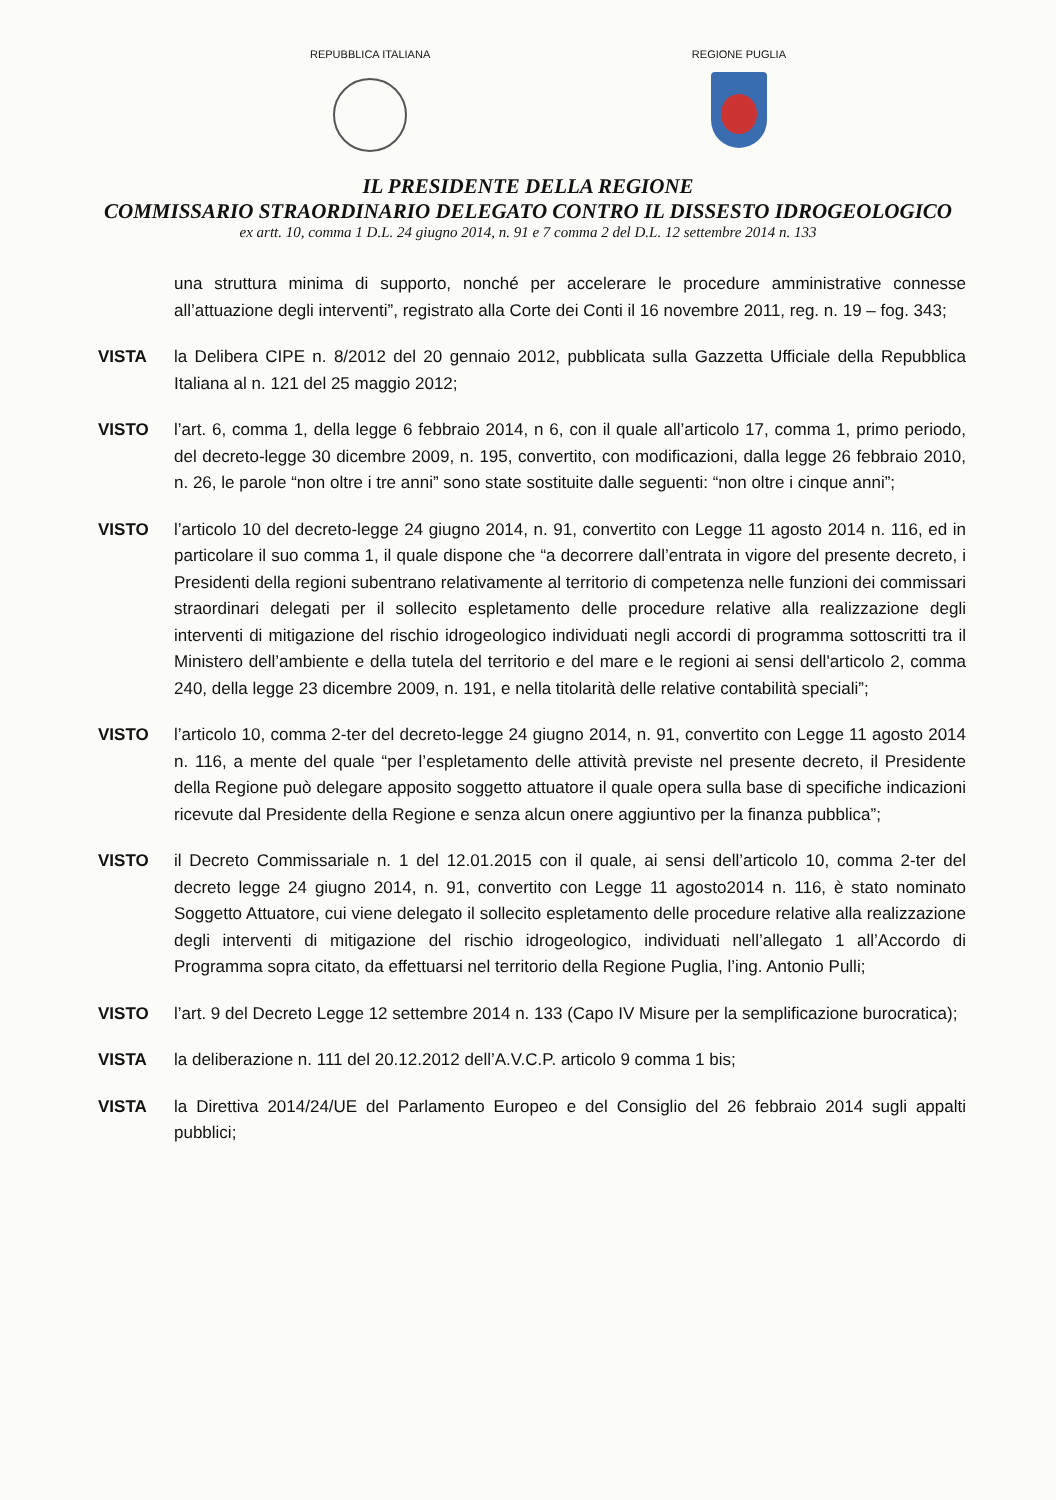REPUBBLICA ITALIANA REGIONE PUGLIA
IL PRESIDENTE DELLA REGIONE
COMMISSARIO STRAORDINARIO DELEGATO CONTRO IL DISSESTO IDROGEOLOGICO
ex artt. 10, comma 1 D.L. 24 giugno 2014, n. 91 e 7 comma 2 del D.L. 12 settembre 2014 n. 133
una struttura minima di supporto, nonché per accelerare le procedure amministrative connesse all’attuazione degli interventi”, registrato alla Corte dei Conti il 16 novembre 2011, reg. n. 19 – fog. 343;
VISTA la Delibera CIPE n. 8/2012 del 20 gennaio 2012, pubblicata sulla Gazzetta Ufficiale della Repubblica Italiana al n. 121 del 25 maggio 2012;
VISTO l’art. 6, comma 1, della legge 6 febbraio 2014, n 6, con il quale all’articolo 17, comma 1, primo periodo, del decreto-legge 30 dicembre 2009, n. 195, convertito, con modificazioni, dalla legge 26 febbraio 2010, n. 26, le parole “non oltre i tre anni” sono state sostituite dalle seguenti: “non oltre i cinque anni”;
VISTO l’articolo 10 del decreto-legge 24 giugno 2014, n. 91, convertito con Legge 11 agosto 2014 n. 116, ed in particolare il suo comma 1, il quale dispone che “a decorrere dall’entrata in vigore del presente decreto, i Presidenti della regioni subentrano relativamente al territorio di competenza nelle funzioni dei commissari straordinari delegati per il sollecito espletamento delle procedure relative alla realizzazione degli interventi di mitigazione del rischio idrogeologico individuati negli accordi di programma sottoscritti tra il Ministero dell’ambiente e della tutela del territorio e del mare e le regioni ai sensi dell'articolo 2, comma 240, della legge 23 dicembre 2009, n. 191, e nella titolarità delle relative contabilità speciali”;
VISTO l’articolo 10, comma 2-ter del decreto-legge 24 giugno 2014, n. 91, convertito con Legge 11 agosto 2014 n. 116, a mente del quale “per l’espletamento delle attività previste nel presente decreto, il Presidente della Regione può delegare apposito soggetto attuatore il quale opera sulla base di specifiche indicazioni ricevute dal Presidente della Regione e senza alcun onere aggiuntivo per la finanza pubblica”;
VISTO il Decreto Commissariale n. 1 del 12.01.2015 con il quale, ai sensi dell’articolo 10, comma 2-ter del decreto legge 24 giugno 2014, n. 91, convertito con Legge 11 agosto2014 n. 116, è stato nominato Soggetto Attuatore, cui viene delegato il sollecito espletamento delle procedure relative alla realizzazione degli interventi di mitigazione del rischio idrogeologico, individuati nell’allegato 1 all’Accordo di Programma sopra citato, da effettuarsi nel territorio della Regione Puglia, l’ing. Antonio Pulli;
VISTO l’art. 9 del Decreto Legge 12 settembre 2014 n. 133 (Capo IV Misure per la semplificazione burocratica);
VISTA la deliberazione n. 111 del 20.12.2012 dell’A.V.C.P. articolo 9 comma 1 bis;
VISTA la Direttiva 2014/24/UE del Parlamento Europeo e del Consiglio del 26 febbraio 2014 sugli appalti pubblici;